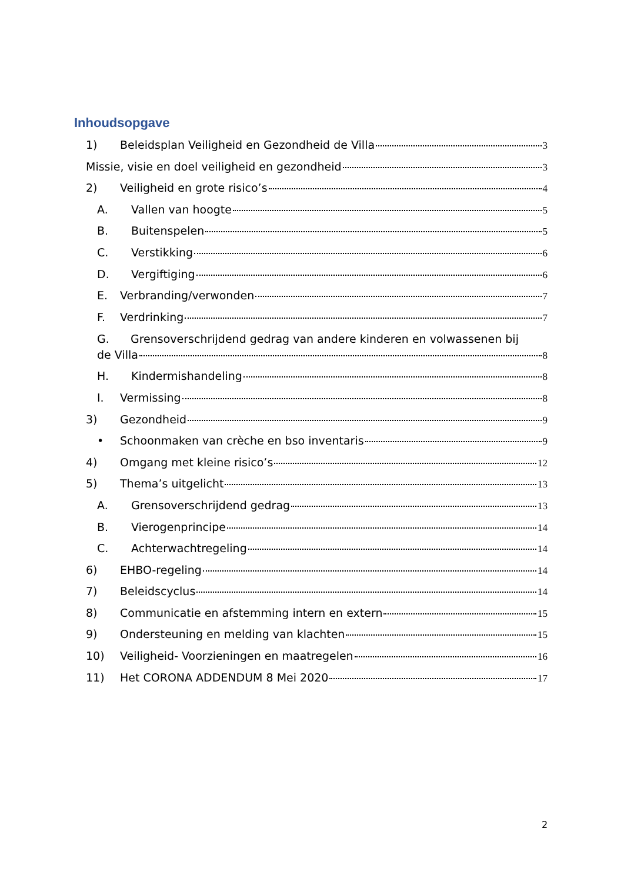Inhoudsopgave
1) Beleidsplan Veiligheid en Gezondheid de Villa 3
Missie, visie en doel veiligheid en gezondheid 3
2) Veiligheid en grote risico’s 4
A. Vallen van hoogte 5
B. Buitenspelen 5
C. Verstikking 6
D. Vergiftiging 6
E. Verbranding/verwonden 7
F. Verdrinking 7
G. Grensoverschrijdend gedrag van andere kinderen en volwassenen bij
de Villa 8
H. Kindermishandeling 8
I. Vermissing 8
3) Gezondheid 9
• Schoonmaken van crèche en bso inventaris 9
4) Omgang met kleine risico’s 12
5) Thema’s uitgelicht 13
A. Grensoverschrijdend gedrag 13
B. Vierogenprincipe 14
C. Achterwachtregeling 14
6) EHBO-regeling 14
7) Beleidscyclus 14
8) Communicatie en afstemming intern en extern 15
9) Ondersteuning en melding van klachten 15
10) Veiligheid- Voorzieningen en maatregelen 16
11) Het CORONA ADDENDUM 8 Mei 2020 17
2